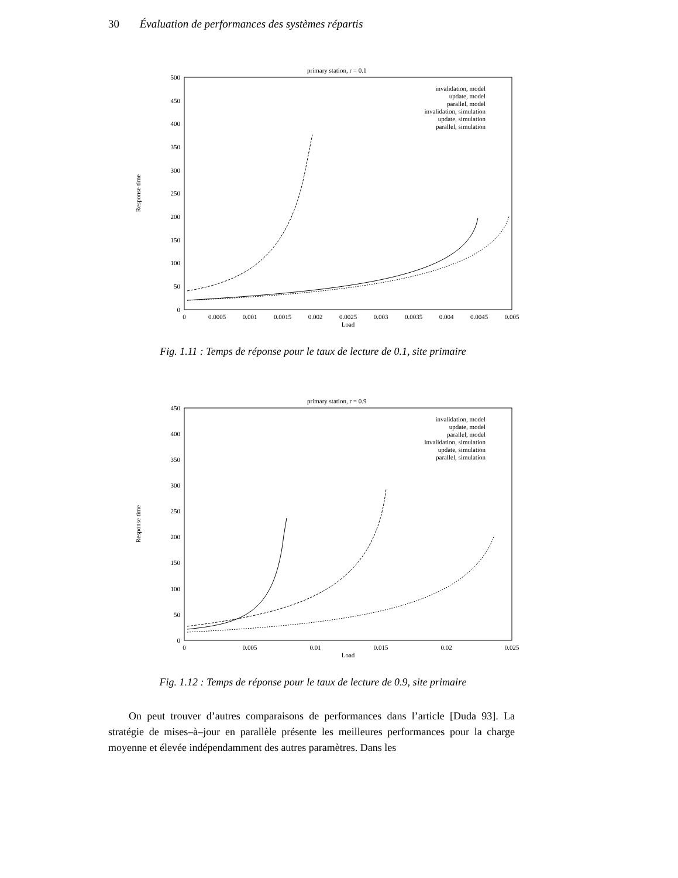30 Évaluation de performances des systèmes répartis
primary station, r = 0.1
500
450
400
350
300
250
200
150
100
50
0
0
0.0005
0.001
0.0015
0.002
0.0025
0.003
0.0035
0.004
0.0045
0.005
Load
Response time
invalidation, model
update, model
parallel, model
invalidation, simulation
update, simulation
parallel, simulation
Fig. 1.11 : Temps de réponse pour le taux de lecture de 0.1, site primaire
primary station, r = 0.9
450
400
350
300
250
200
150
100
50
0
0
0.005
0.01
0.015
0.02
0.025
Load
Response time
invalidation, model
update, model
parallel, model
invalidation, simulation
update, simulation
parallel, simulation
Fig. 1.12 : Temps de réponse pour le taux de lecture de 0.9, site primaire
On peut trouver d’autres comparaisons de performances dans l’article [Duda 93]. La stratégie de mises–à–jour en parallèle présente les meilleures performances pour la charge moyenne et élevée indépendamment des autres paramètres. Dans les